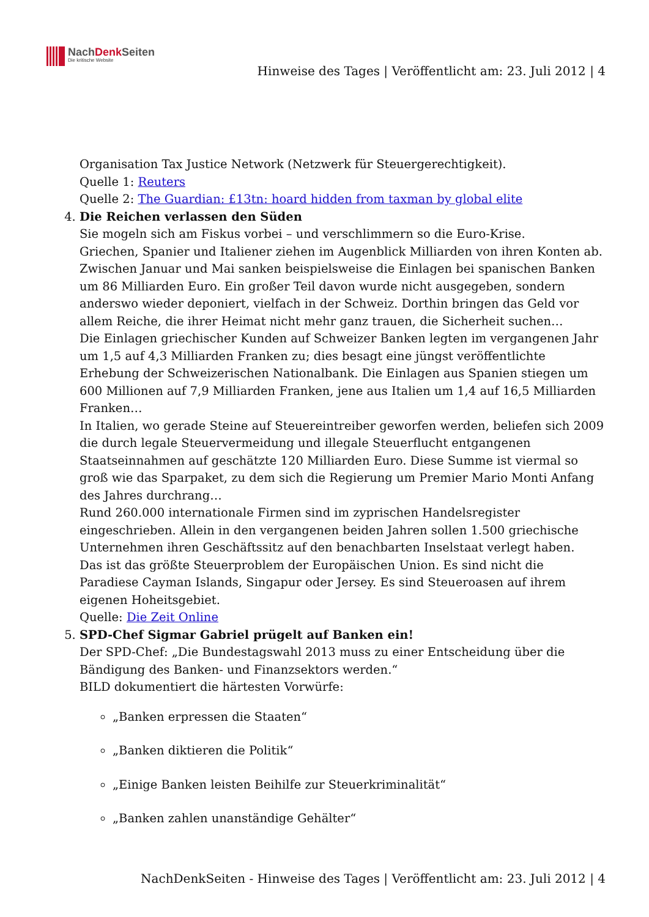NachDenk Seiten
Die kritische Website
Hinweise des Tages | Veröffentlicht am: 23. Juli 2012 | 4
Organisation Tax Justice Network (Netzwerk für Steuergerechtigkeit).
Quelle 1: Reuters
Quelle 2: The Guardian: £13tn: hoard hidden from taxman by global elite
4. Die Reichen verlassen den Süden
Sie mogeln sich am Fiskus vorbei – und verschlimmern so die Euro-Krise.
Griechen, Spanier und Italiener ziehen im Augenblick Milliarden von ihren Konten ab. Zwischen Januar und Mai sanken beispielsweise die Einlagen bei spanischen Banken um 86 Milliarden Euro. Ein großer Teil davon wurde nicht ausgegeben, sondern anderswo wieder deponiert, vielfach in der Schweiz. Dorthin bringen das Geld vor allem Reiche, die ihrer Heimat nicht mehr ganz trauen, die Sicherheit suchen…
Die Einlagen griechischer Kunden auf Schweizer Banken legten im vergangenen Jahr um 1,5 auf 4,3 Milliarden Franken zu; dies besagt eine jüngst veröffentlichte Erhebung der Schweizerischen Nationalbank. Die Einlagen aus Spanien stiegen um 600 Millionen auf 7,9 Milliarden Franken, jene aus Italien um 1,4 auf 16,5 Milliarden Franken…
In Italien, wo gerade Steine auf Steuereintreiber geworfen werden, beliefen sich 2009 die durch legale Steuervermeidung und illegale Steuerflucht entgangenen Staatseinnahmen auf geschätzte 120 Milliarden Euro. Diese Summe ist viermal so groß wie das Sparpaket, zu dem sich die Regierung um Premier Mario Monti Anfang des Jahres durchrang…
Rund 260.000 internationale Firmen sind im zyprischen Handelsregister eingeschrieben. Allein in den vergangenen beiden Jahren sollen 1.500 griechische Unternehmen ihren Geschäftssitz auf den benachbarten Inselstaat verlegt haben.
Das ist das größte Steuerproblem der Europäischen Union. Es sind nicht die Paradiese Cayman Islands, Singapur oder Jersey. Es sind Steueroasen auf ihrem eigenen Hoheitsgebiet.
Quelle: Die Zeit Online
5. SPD-Chef Sigmar Gabriel prügelt auf Banken ein!
Der SPD-Chef: „Die Bundestagswahl 2013 muss zu einer Entscheidung über die Bändigung des Banken- und Finanzsektors werden.“
BILD dokumentiert die härtesten Vorwürfe:
„Banken erpressen die Staaten“
„Banken diktieren die Politik“
„Einige Banken leisten Beihilfe zur Steuerkriminalität“
„Banken zahlen unanständige Gehälter“
NachDenkSeiten - Hinweise des Tages | Veröffentlicht am: 23. Juli 2012 | 4